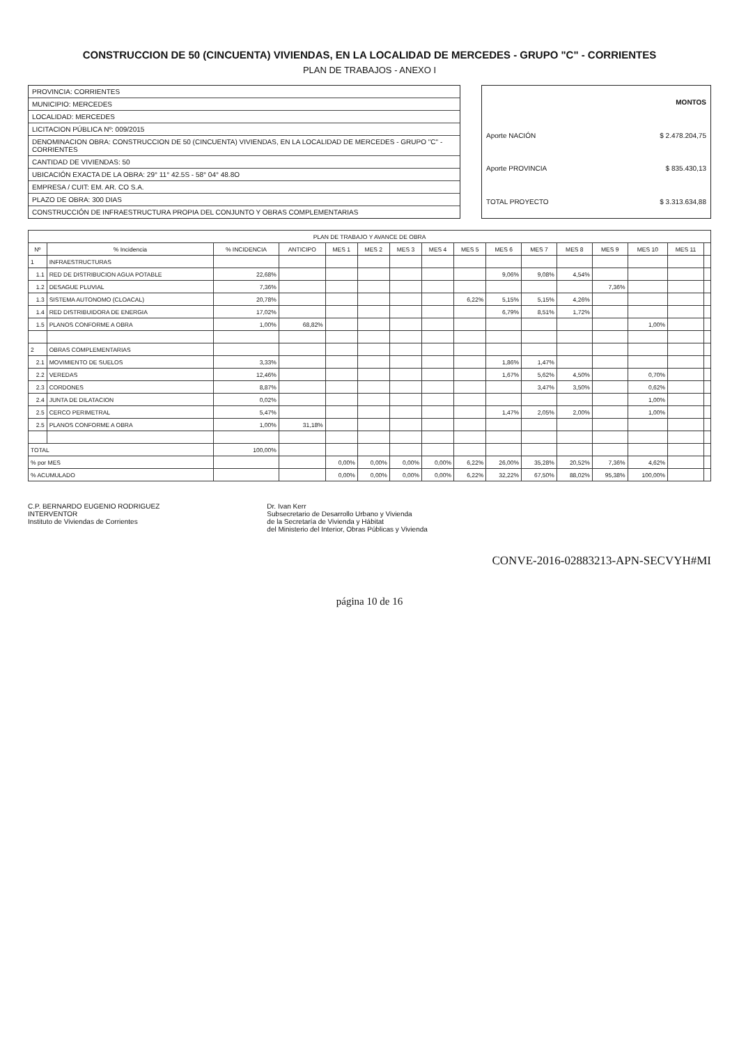CONSTRUCCION DE 50 (CINCUENTA) VIVIENDAS, EN LA LOCALIDAD DE MERCEDES - GRUPO "C" - CORRIENTES
PLAN DE TRABAJOS - ANEXO I
PROVINCIA: CORRIENTES
MUNICIPIO: MERCEDES
LOCALIDAD: MERCEDES
LICITACION PÚBLICA Nº: 009/2015
DENOMINACION OBRA: CONSTRUCCION DE 50 (CINCUENTA) VIVIENDAS, EN LA LOCALIDAD DE MERCEDES - GRUPO "C" - CORRIENTES
CANTIDAD DE VIVIENDAS: 50
UBICACIÓN EXACTA DE LA OBRA: 29° 11° 42.5S - 58° 04° 48.8O
EMPRESA / CUIT: EM. AR. CO S.A.
PLAZO DE OBRA: 300 DIAS
CONSTRUCCIÓN DE INFRAESTRUCTURA PROPIA DEL CONJUNTO Y OBRAS COMPLEMENTARIAS
| | MONTOS |
| --- | --- |
| Aporte NACIÓN | $ 2.478.204,75 |
| Aporte PROVINCIA | $ 835.430,13 |
| TOTAL PROYECTO | $ 3.313.634,88 |
| PLAN DE TRABAJO Y AVANCE DE OBRA | | | | | | | | | | | | | | | |
| --- | --- | --- | --- | --- | --- | --- | --- | --- | --- | --- | --- | --- | --- | --- | --- |
| Nº | % Incidencia | % INCIDENCIA | ANTICIPO | MES 1 | MES 2 | MES 3 | MES 4 | MES 5 | MES 6 | MES 7 | MES 8 | MES 9 | MES 10 | MES 11 | |
| 1 | INFRAESTRUCTURAS | | | | | | | | | | | | | | |
| 1.1 | RED DE DISTRIBUCION AGUA POTABLE | 22,68% | | | | | | | 9,06% | 9,08% | 4,54% | | | | |
| 1.2 | DESAGUE PLUVIAL | 7,36% | | | | | | | | | | 7,36% | | | |
| 1.3 | SISTEMA AUTONOMO (CLOACAL) | 20,78% | | | | | | 6,22% | 5,15% | 5,15% | 4,26% | | | | |
| 1.4 | RED DISTRIBUIDORA DE ENERGIA | 17,02% | | | | | | | 6,79% | 8,51% | 1,72% | | | | |
| 1.5 | PLANOS CONFORME A OBRA | 1,00% | 68,82% | | | | | | | | | | 1,00% | | |
| 2 | OBRAS COMPLEMENTARIAS | | | | | | | | | | | | | | |
| 2.1 | MOVIMIENTO DE SUELOS | 3,33% | | | | | | | 1,86% | 1,47% | | | | | |
| 2.2 | VEREDAS | 12,46% | | | | | | | 1,67% | 5,62% | 4,50% | | 0,70% | | |
| 2.3 | CORDONES | 8,87% | | | | | | | | 3,47% | 3,50% | | 0,62% | | |
| 2.4 | JUNTA DE DILATACION | 0,02% | | | | | | | | | | | 1,00% | | |
| 2.5 | CERCO PERIMETRAL | 5,47% | | | | | | | 1,47% | 2,05% | 2,00% | | 1,00% | | |
| 2.5 | PLANOS CONFORME A OBRA | 1,00% | 31,18% | | | | | | | | | | | | |
| TOTAL | | 100,00% | | | | | | | | | | | | | |
| % por MES | | | | 0,00% | 0,00% | 0,00% | 0,00% | 6,22% | 26,00% | 35,28% | 20,52% | 7,36% | 4,62% | | |
| % ACUMULADO | | | | 0,00% | 0,00% | 0,00% | 0,00% | 6,22% | 32,22% | 67,50% | 88,02% | 95,38% | 100,00% | | |
C.P. BERNARDO EUGENIO RODRIGUEZ
INTERVENTOR
Instituto de Viviendas de Corrientes
Dr. Ivan Kerr
Subsecretario de Desarrollo Urbano y Vivienda
de la Secretaría de Vivienda y Hábitat
del Ministerio del Interior, Obras Públicas y Vivienda
CONVE-2016-02883213-APN-SECVYH#MI
página 10 de 16